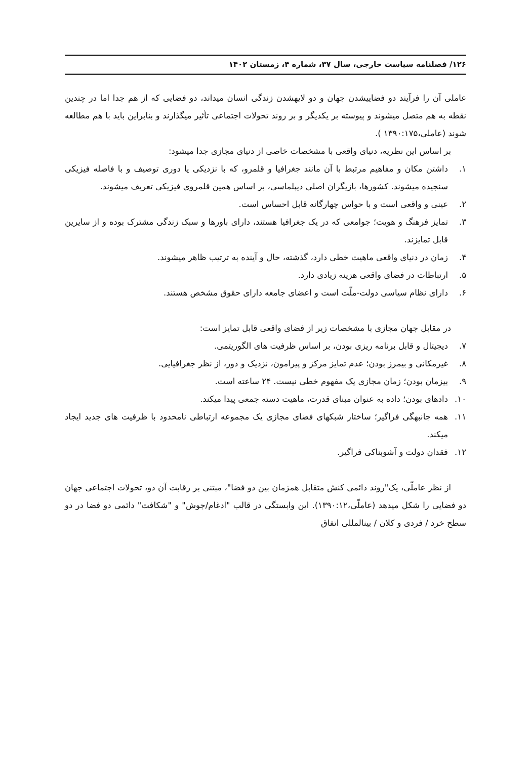۱۲۶/ فصلنامه سیاست خارجی، سال ۳۷، شماره ۴، زمستان ۱۴۰۲
عاملی آن را فرآیند دو فضاییشدن جهان و دو لایهشدن زندگی انسان میداند، دو فضایی که از هم جدا اما در چندین نقطه به هم متصل میشوند و پیوسته بر یکدیگر و بر روند تحولات اجتماعی تأثیر میگذارند و بنابراین باید با هم مطالعه شوند (عاملی،۱۳۹۰:۱۷۵ ).
بر اساس این نظریه، دنیای واقعی با مشخصات خاصی از دنیای مجازی جدا میشود:
۱. داشتن مکان و مفاهیم مرتبط با آن مانند جغرافیا و قلمرو، که با نزدیکی یا دوری توصیف و با فاصله فیزیکی سنجیده میشوند. کشورها، بازیگران اصلی دیپلماسی، بر اساس همین قلمروی فیزیکی تعریف میشوند.
۲. عینی و واقعی است و با حواس چهارگانه قابل احساس است.
۳. تمایز فرهنگ و هویت؛ جوامعی که در یک جغرافیا هستند، دارای باورها و سبک زندگی مشترک بوده و از سایرین قابل تمایزند.
۴. زمان در دنیای واقعی ماهیت خطی دارد، گذشته، حال و آینده به ترتیب ظاهر میشوند.
۵. ارتباطات در فضای واقعی هزینه زیادی دارد.
۶. دارای نظام سیاسی دولت-ملّت است و اعضای جامعه دارای حقوق مشخص هستند.
در مقابل جهان مجازی با مشخصات زیر از فضای واقعی قابل تمایز است:
۷. دیجیتال و قابل برنامه ریزی بودن، بر اساس ظرفیت های الگوریتمی.
۸. غیرمکانی و بیمرز بودن؛ عدم تمایز مرکز و پیرامون، نزدیک و دور، از نظر جغرافیایی.
۹. بیزمان بودن؛ زمان مجازی یک مفهوم خطی نیست. ۲۴ ساعته است.
۱۰. دادهای بودن؛ داده به عنوان مبنای قدرت، ماهیت دسته جمعی پیدا میکند.
۱۱. همه جانبهگی فراگیر؛ ساختار شبکهای فضای مجازی یک مجموعه ارتباطی نامحدود با ظرفیت های جدید ایجاد میکند.
۱۲. فقدان دولت و آشوبناکی فراگیر.
از نظر عاملّی، یک"روند دائمی کنش متقابل همزمان بین دو فضا"، مبتنی بر رقابت آن دو، تحولات اجتماعی جهان دو فضایی را شکل میدهد (عاملّی،۱۳۹۰:۱۲). این وابستگی در قالب "ادغام/جوش" و "شکافت" دائمی دو فضا در دو سطح خرد / فردی و کلان / بینالمللی اتفاق